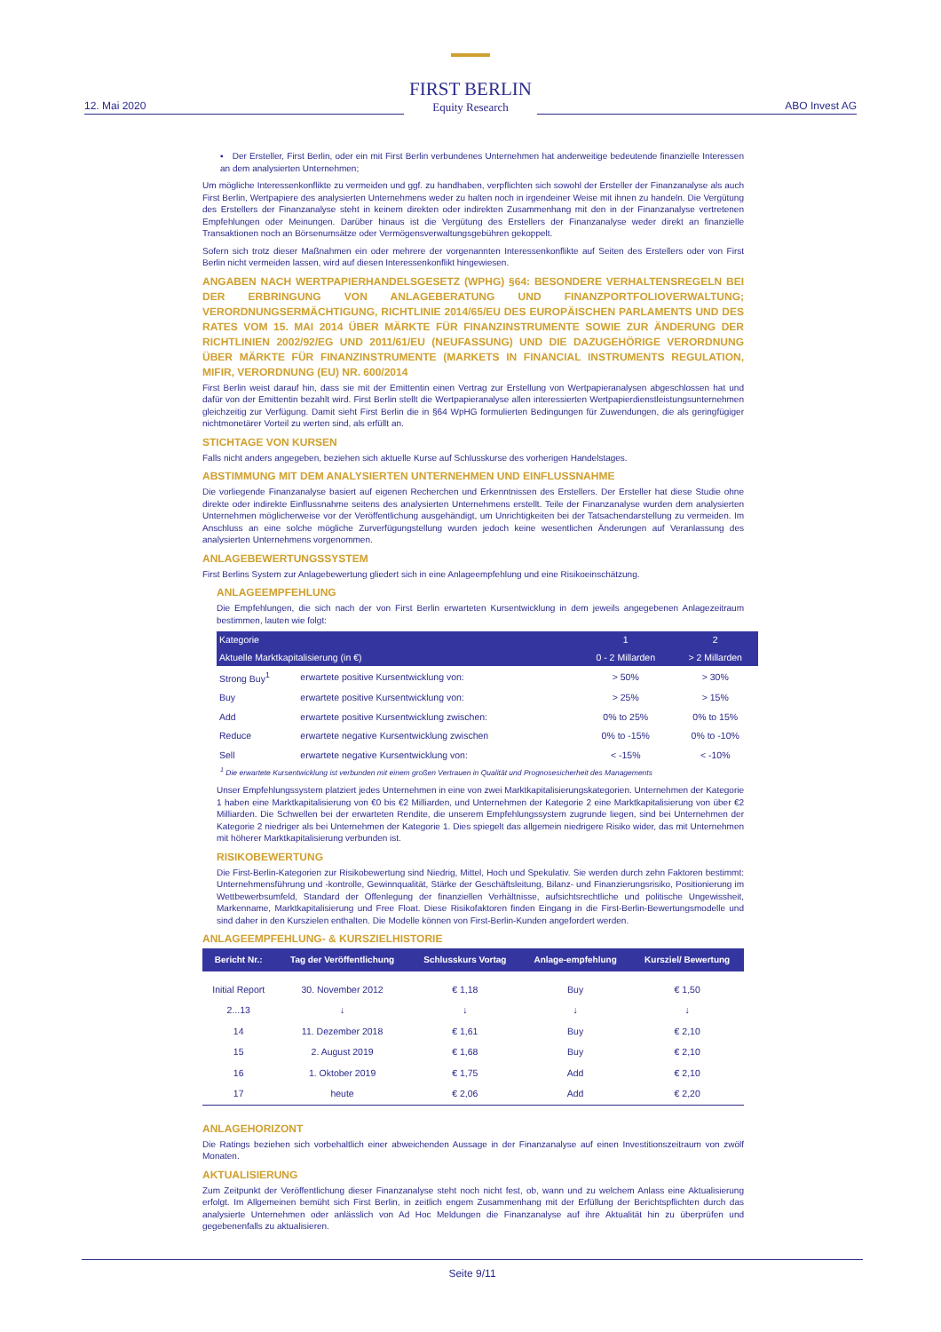12. Mai 2020
FIRST BERLIN
Equity Research
ABO Invest AG
▪ Der Ersteller, First Berlin, oder ein mit First Berlin verbundenes Unternehmen hat anderweitige bedeutende finanzielle Interessen an dem analysierten Unternehmen;
Um mögliche Interessenkonflikte zu vermeiden und ggf. zu handhaben, verpflichten sich sowohl der Ersteller der Finanzanalyse als auch First Berlin, Wertpapiere des analysierten Unternehmens weder zu halten noch in irgendeiner Weise mit ihnen zu handeln. Die Vergütung des Erstellers der Finanzanalyse steht in keinem direkten oder indirekten Zusammenhang mit den in der Finanzanalyse vertretenen Empfehlungen oder Meinungen. Darüber hinaus ist die Vergütung des Erstellers der Finanzanalyse weder direkt an finanzielle Transaktionen noch an Börsenumsätze oder Vermögensverwaltungsgebühren gekoppelt.
Sofern sich trotz dieser Maßnahmen ein oder mehrere der vorgenannten Interessenkonflikte auf Seiten des Erstellers oder von First Berlin nicht vermeiden lassen, wird auf diesen Interessenkonflikt hingewiesen.
ANGABEN NACH WERTPAPIERHANDELSGESETZ (WPHG) §64: BESONDERE VERHALTENSREGELN BEI DER ERBRINGUNG VON ANLAGEBERATUNG UND FINANZPORTFOLIOVERWALTUNG; VERORDNUNGSERMÄCHTIGUNG, RICHTLINIE 2014/65/EU DES EUROPÄISCHEN PARLAMENTS UND DES RATES VOM 15. MAI 2014 ÜBER MÄRKTE FÜR FINANZINSTRUMENTE SOWIE ZUR ÄNDERUNG DER RICHTLINIEN 2002/92/EG UND 2011/61/EU (NEUFASSUNG) UND DIE DAZUGEHÖRIGE VERORDNUNG ÜBER MÄRKTE FÜR FINANZINSTRUMENTE (MARKETS IN FINANCIAL INSTRUMENTS REGULATION, MIFIR, VERORDNUNG (EU) NR. 600/2014
First Berlin weist darauf hin, dass sie mit der Emittentin einen Vertrag zur Erstellung von Wertpapieranalysen abgeschlossen hat und dafür von der Emittentin bezahlt wird. First Berlin stellt die Wertpapieranalyse allen interessierten Wertpapierdienstleistungsunternehmen gleichzeitig zur Verfügung. Damit sieht First Berlin die in §64 WpHG formulierten Bedingungen für Zuwendungen, die als geringfügiger nichtmonetärer Vorteil zu werten sind, als erfüllt an.
STICHTAGE VON KURSEN
Falls nicht anders angegeben, beziehen sich aktuelle Kurse auf Schlusskurse des vorherigen Handelstages.
ABSTIMMUNG MIT DEM ANALYSIERTEN UNTERNEHMEN UND EINFLUSSNAHME
Die vorliegende Finanzanalyse basiert auf eigenen Recherchen und Erkenntnissen des Erstellers. Der Ersteller hat diese Studie ohne direkte oder indirekte Einflussnahme seitens des analysierten Unternehmens erstellt. Teile der Finanzanalyse wurden dem analysierten Unternehmen möglicherweise vor der Veröffentlichung ausgehändigt, um Unrichtigkeiten bei der Tatsachendarstellung zu vermeiden. Im Anschluss an eine solche mögliche Zurverfügungstellung wurden jedoch keine wesentlichen Änderungen auf Veranlassung des analysierten Unternehmens vorgenommen.
ANLAGEBEWERTUNGSSYSTEM
First Berlins System zur Anlagebewertung gliedert sich in eine Anlageempfehlung und eine Risikoeinschätzung.
ANLAGEEMPFEHLUNG
Die Empfehlungen, die sich nach der von First Berlin erwarteten Kursentwicklung in dem jeweils angegebenen Anlagezeitraum bestimmen, lauten wie folgt:
| Kategorie | | 1 | 2 |
| --- | --- | --- | --- |
| Aktuelle Marktkapitalisierung (in €) | | 0 - 2 Millarden | > 2 Millarden |
| Strong Buy<sup>1</sup> | erwartete positive Kursentwicklung von: | > 50% | > 30% |
| Buy | erwartete positive Kursentwicklung von: | > 25% | > 15% |
| Add | erwartete positive Kursentwicklung zwischen: | 0% to 25% | 0% to 15% |
| Reduce | erwartete negative Kursentwicklung zwischen | 0% to -15% | 0% to -10% |
| Sell | erwartete negative Kursentwicklung von: | < -15% | < -10% |
<sup>1</sup> Die erwartete Kursentwicklung ist verbunden mit einem großen Vertrauen in Qualität und Prognosesicherheit des Managements
Unser Empfehlungssystem platziert jedes Unternehmen in eine von zwei Marktkapitalisierungskategorien. Unternehmen der Kategorie 1 haben eine Marktkapitalisierung von €0 bis €2 Milliarden, und Unternehmen der Kategorie 2 eine Marktkapitalisierung von über €2 Milliarden. Die Schwellen bei der erwarteten Rendite, die unserem Empfehlungssystem zugrunde liegen, sind bei Unternehmen der Kategorie 2 niedriger als bei Unternehmen der Kategorie 1. Dies spiegelt das allgemein niedrigere Risiko wider, das mit Unternehmen mit höherer Marktkapitalisierung verbunden ist.
RISIKOBEWERTUNG
Die First-Berlin-Kategorien zur Risikobewertung sind Niedrig, Mittel, Hoch und Spekulativ. Sie werden durch zehn Faktoren bestimmt: Unternehmensführung und -kontrolle, Gewinnqualität, Stärke der Geschäftsleitung, Bilanz- und Finanzierungsrisiko, Positionierung im Wettbewerbsumfeld, Standard der Offenlegung der finanziellen Verhältnisse, aufsichtsrechtliche und politische Ungewissheit, Markenname, Marktkapitalisierung und Free Float. Diese Risikofaktoren finden Eingang in die First-Berlin-Bewertungsmodelle und sind daher in den Kurszielen enthalten. Die Modelle können von First-Berlin-Kunden angefordert werden.
ANLAGEEMPFEHLUNG- & KURSZIELHISTORIE
| Bericht Nr.: | Tag der Veröffentlichung | Schlusskurs Vortag | Anlage-empfehlung | Kursziel/ Bewertung |
| --- | --- | --- | --- | --- |
| Initial Report | 30. November 2012 | € 1,18 | Buy | € 1,50 |
| 2...13 | ↓ | ↓ | ↓ | ↓ |
| 14 | 11. Dezember 2018 | € 1,61 | Buy | € 2,10 |
| 15 | 2. August 2019 | € 1,68 | Buy | € 2,10 |
| 16 | 1. Oktober 2019 | € 1,75 | Add | € 2,10 |
| 17 | heute | € 2,06 | Add | € 2,20 |
ANLAGEHORIZONT
Die Ratings beziehen sich vorbehaltlich einer abweichenden Aussage in der Finanzanalyse auf einen Investitionszeitraum von zwölf Monaten.
AKTUALISIERUNG
Zum Zeitpunkt der Veröffentlichung dieser Finanzanalyse steht noch nicht fest, ob, wann und zu welchem Anlass eine Aktualisierung erfolgt. Im Allgemeinen bemüht sich First Berlin, in zeitlich engem Zusammenhang mit der Erfüllung der Berichtspflichten durch das analysierte Unternehmen oder anlässlich von Ad Hoc Meldungen die Finanzanalyse auf ihre Aktualität hin zu überprüfen und gegebenenfalls zu aktualisieren.
Seite 9/11